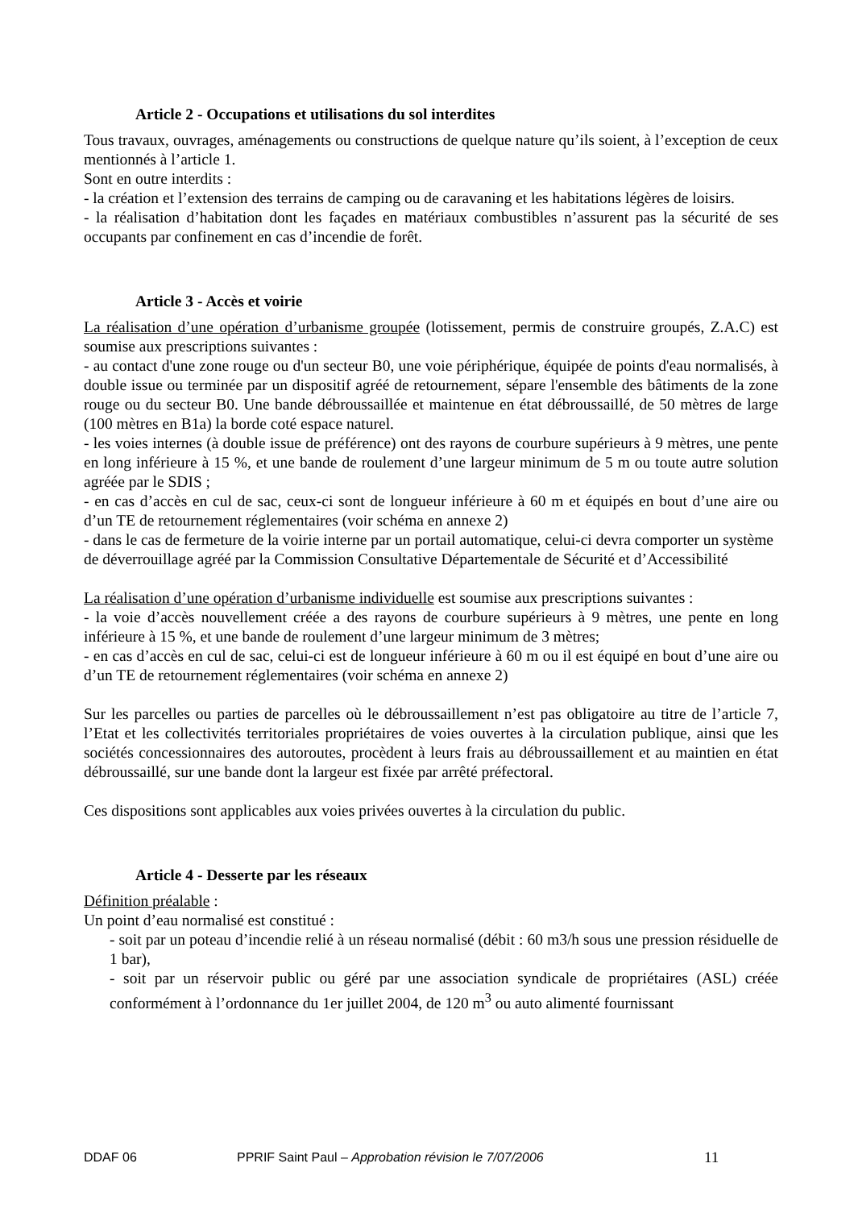Article 2 - Occupations et utilisations du sol interdites
Tous travaux, ouvrages, aménagements ou constructions de quelque nature qu’ils soient, à l’exception de ceux mentionnés à l’article 1.
Sont en outre interdits :
- la création et l’extension des terrains de camping ou de caravaning et les habitations légères de loisirs.
- la réalisation d’habitation dont les façades en matériaux combustibles n’assurent pas la sécurité de ses occupants par confinement en cas d’incendie de forêt.
Article 3 - Accès et voirie
La réalisation d’une opération d’urbanisme groupée (lotissement, permis de construire groupés, Z.A.C) est soumise aux prescriptions suivantes :
- au contact d'une zone rouge ou d'un secteur B0, une voie périphérique, équipée de points d'eau normalisés, à double issue ou terminée par un dispositif agréé de retournement, sépare l'ensemble des bâtiments de la zone rouge ou du secteur B0. Une bande débroussaillée et maintenue en état débroussaillé, de 50 mètres de large (100 mètres en B1a) la borde coté espace naturel.
- les voies internes (à double issue de préférence) ont des rayons de courbure supérieurs à 9 mètres, une pente en long inférieure à 15 %, et une bande de roulement d’une largeur minimum de 5 m ou toute autre solution agréée par le SDIS ;
- en cas d’accès en cul de sac, ceux-ci sont de longueur inférieure à 60 m et équipés en bout d’une aire ou d’un TE de retournement réglementaires (voir schéma en annexe 2)
- dans le cas de fermeture de la voirie interne par un portail automatique, celui-ci devra comporter un système de déverrouillage agréé par la Commission Consultative Départementale de Sécurité et d’Accessibilité
La réalisation d’une opération d’urbanisme individuelle est soumise aux prescriptions suivantes :
- la voie d’accès nouvellement créée a des rayons de courbure supérieurs à 9 mètres, une pente en long inférieure à 15 %, et une bande de roulement d’une largeur minimum de 3 mètres;
- en cas d’accès en cul de sac, celui-ci est de longueur inférieure à 60 m ou il est équipé en bout d’une aire ou d’un TE de retournement réglementaires (voir schéma en annexe 2)
Sur les parcelles ou parties de parcelles où le débroussaillement n’est pas obligatoire au titre de l’article 7, l’Etat et les collectivités territoriales propriétaires de voies ouvertes à la circulation publique, ainsi que les sociétés concessionnaires des autoroutes, procèdent à leurs frais au débroussaillement et au maintien en état débroussaillé, sur une bande dont la largeur est fixée par arrêté préfectoral.
Ces dispositions sont applicables aux voies privées ouvertes à la circulation du public.
Article 4 - Desserte par les réseaux
Définition préalable :
Un point d’eau normalisé est constitué :
- soit par un poteau d’incendie relié à un réseau normalisé (débit : 60 m3/h sous une pression résiduelle de 1 bar),
- soit par un réservoir public ou géré par une association syndicale de propriétaires (ASL) créée conformément à l’ordonnance du 1er juillet 2004, de 120 m<sup>3</sup> ou auto alimenté fournissant
DDAF 06 PPRIF Saint Paul – Approbation révision le 7/07/2006 11